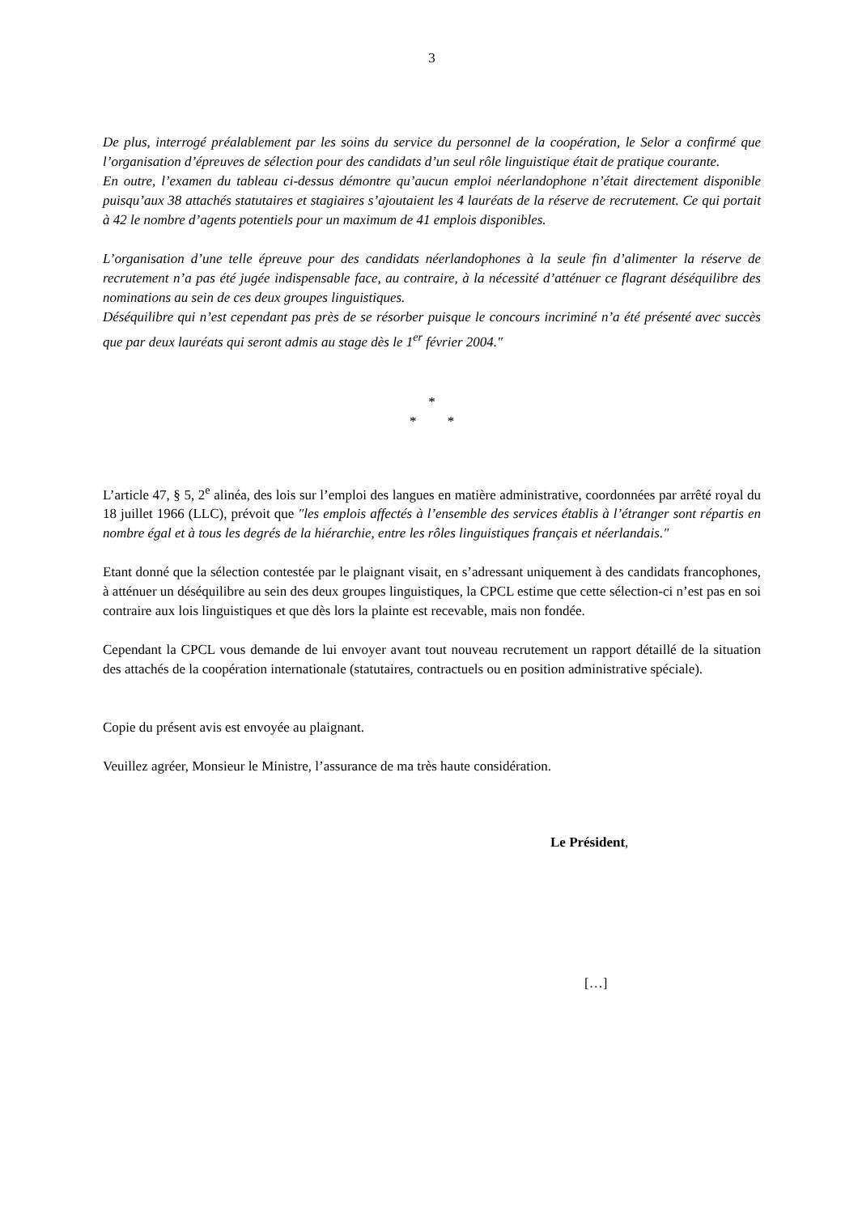3
De plus, interrogé préalablement par les soins du service du personnel de la coopération, le Selor a confirmé que l’organisation d’épreuves de sélection pour des candidats d’un seul rôle linguistique était de pratique courante.
En outre, l’examen du tableau ci-dessus démontre qu’aucun emploi néerlandophone n’était directement disponible puisqu’aux 38 attachés statutaires et stagiaires s’ajoutaient les 4 lauréats de la réserve de recrutement. Ce qui portait à 42 le nombre d’agents potentiels pour un maximum de 41 emplois disponibles.
L’organisation d’une telle épreuve pour des candidats néerlandophones à la seule fin d’alimenter la réserve de recrutement n’a pas été jugée indispensable face, au contraire, à la nécessité d’atténuer ce flagrant déséquilibre des nominations au sein de ces deux groupes linguistiques.
Déséquilibre qui n’est cependant pas près de se résorber puisque le concours incriminé n’a été présenté avec succès que par deux lauréats qui seront admis au stage dès le 1<sup>er</sup> février 2004.″
*
* *
L’article 47, § 5, 2<sup>e</sup> alinéa, des lois sur l’emploi des langues en matière administrative, coordonnées par arrêté royal du 18 juillet 1966 (LLC), prévoit que ″les emplois affectés à l’ensemble des services établis à l’étranger sont répartis en nombre égal et à tous les degrés de la hiérarchie, entre les rôles linguistiques français et néerlandais.″
Etant donné que la sélection contestée par le plaignant visait, en s’adressant uniquement à des candidats francophones, à atténuer un déséquilibre au sein des deux groupes linguistiques, la CPCL estime que cette sélection-ci n’est pas en soi contraire aux lois linguistiques et que dès lors la plainte est recevable, mais non fondée.
Cependant la CPCL vous demande de lui envoyer avant tout nouveau recrutement un rapport détaillé de la situation des attachés de la coopération internationale (statutaires, contractuels ou en position administrative spéciale).
Copie du présent avis est envoyée au plaignant.
Veuillez agréer, Monsieur le Ministre, l’assurance de ma très haute considération.
Le Président,
[…]